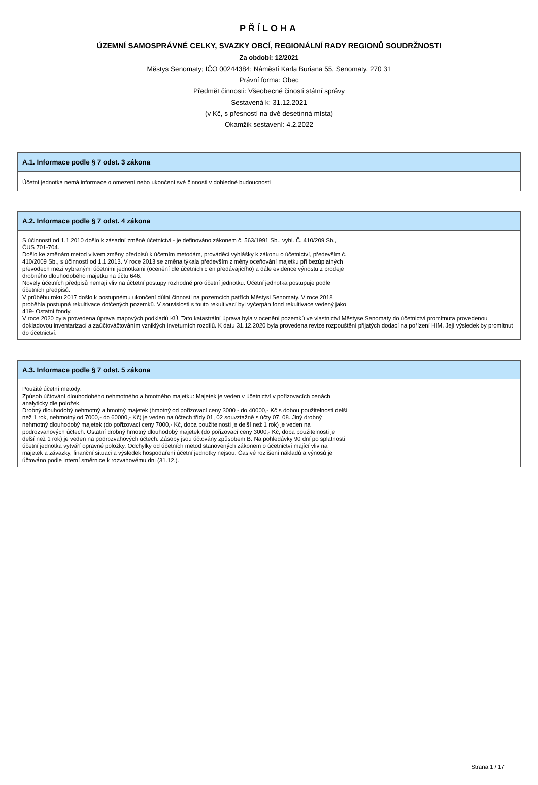PŘÍLOHA
ÚZEMNÍ SAMOSPRÁVNÉ CELKY, SVAZKY OBCÍ, REGIONÁLNÍ RADY REGIONŮ SOUDRŽNOSTI
Za období: 12/2021
Městys Senomaty; IČO 00244384; Náměstí Karla Buriana 55, Senomaty, 270 31
Právní forma: Obec
Předmět činnosti: Všeobecné činosti státní správy
Sestavená k: 31.12.2021
(v Kč, s přesností na dvě desetinná místa)
Okamžik sestavení: 4.2.2022
A.1. Informace podle § 7 odst. 3 zákona
Účetní jednotka nemá informace o omezení nebo ukončení své činnosti v dohledné budoucnosti
A.2. Informace podle § 7 odst. 4 zákona
S účinností od 1.1.2010 došlo k zásadní změně účetnictví - je definováno zákonem č. 563/1991 Sb., vyhl. Č. 410/209 Sb.,
ČUS 701-704.
Došlo ke změnám metod vlivem změny předpisů k účetním metodám, prováděcí vyhlášky k zákonu o účetnictví, především č.
410/2009 Sb., s účinností od 1.1.2013. V roce 2013 se změna týkala především zlměny oceňování majetku při bezúplatných
převodech mezi vybranými účetními jednotkami (ocenění dle účetních c en předávajícího) a dále evidence výnostu z prodeje
drobného dlouhodobého majetku na účtu 646.
Novely účetních předpisů nemají vliv na účtetní postupy rozhodné pro účetní jednotku. Účetní jednotka postupuje podle
účetních předpisů.
V průběhu roku 2017 došlo k postupnému ukončení důlní činnosti na pozemcích patřích Městysi Senomaty. V roce 2018
proběhla postupná rekultivace dotčených pozemků. V souvislosti s touto rekultivací byl vyčerpán fond rekultivace vedený jako
419- Ostatní fondy.
V roce 2020 byla provedena úprava mapových podkladů KÚ. Tato katastrální úprava byla v ocenění pozemků ve vlastnictví Městyse Senomaty do účetnictví promítnuta provedenou dokladovou inventarizací a zaúčtováčtováním vzniklých inveturních rozdílů. K datu 31.12.2020 byla provedena revize rozpouštění přijatých dodací na pořízení HIM. Její výsledek by promítnut do účetnictví.
A.3. Informace podle § 7 odst. 5 zákona
Použité účetní metody:
Způsob účtování dlouhodobého nehmotného a hmotného majetku: Majetek je veden v účetnictví v pořizovacích cenách
analyticky dle položek.
Drobný dlouhodobý nehmotný a hmotný majetek (hmotný od pořizovací ceny 3000 - do 40000,- Kč s dobou použitelnosti delší
než 1 rok, nehmotný od 7000,- do 60000,- Kč) je veden na účtech třídy 01, 02 souvztažně s účty 07, 08. Jiný drobný
nehmotný dlouhodobý majetek (do pořizovací ceny 7000,- Kč, doba použitelnosti je delší než 1 rok) je veden na
podrozvahových účtech. Ostatní drobný hmotný dlouhodobý majetek (do pořizovací ceny 3000,- Kč, doba použitelnosti je
delší než 1 rok) je veden na podrozvahových účtech. Zásoby jsou účtovány způsobem B. Na pohledávky 90 dní po splatnosti
účetní jednotka vytváří opravné položky. Odchylky od účetních metod stanovených zákonem o účetnictví mající vliv na
majetek a závazky, finanční situaci a výsledek hospodaření účetní jednotky nejsou. Časivé rozlišení nákladů a výnosů je
účtováno podle interní směrnice k rozvahovému dni (31.12.).
Strana 1 / 17